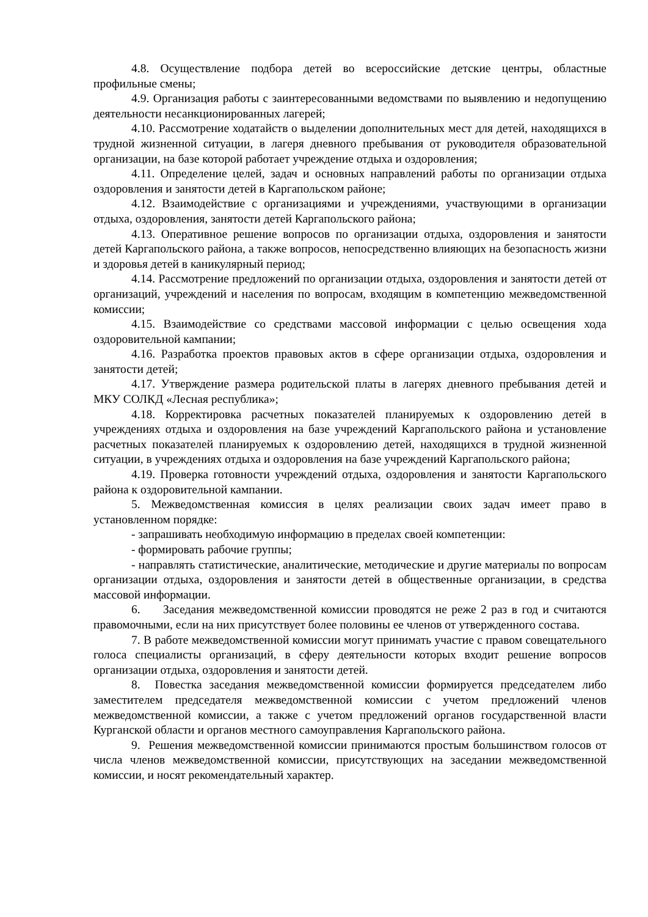4.8. Осуществление подбора детей во всероссийские детские центры, областные профильные смены;
4.9. Организация работы с заинтересованными ведомствами по выявлению и недопущению деятельности несанкционированных лагерей;
4.10. Рассмотрение ходатайств о выделении дополнительных мест для детей, находящихся в трудной жизненной ситуации, в лагеря дневного пребывания от руководителя образовательной организации, на базе которой работает учреждение отдыха и оздоровления;
4.11. Определение целей, задач и основных направлений работы по организации отдыха оздоровления и занятости детей в Каргапольском районе;
4.12. Взаимодействие с организациями и учреждениями, участвующими в организации отдыха, оздоровления, занятости детей Каргапольского района;
4.13. Оперативное решение вопросов по организации отдыха, оздоровления и занятости детей Каргапольского района, а также вопросов, непосредственно влияющих на безопасность жизни и здоровья детей в каникулярный период;
4.14. Рассмотрение предложений по организации отдыха, оздоровления и занятости детей от организаций, учреждений и населения по вопросам, входящим в компетенцию межведомственной комиссии;
4.15. Взаимодействие со средствами массовой информации с целью освещения хода оздоровительной кампании;
4.16. Разработка проектов правовых актов в сфере организации отдыха, оздоровления и занятости детей;
4.17. Утверждение размера родительской платы в лагерях дневного пребывания детей и МКУ СОЛКД «Лесная республика»;
4.18. Корректировка расчетных показателей планируемых к оздоровлению детей в учреждениях отдыха и оздоровления на базе учреждений Каргапольского района и установление расчетных показателей планируемых к оздоровлению детей, находящихся в трудной жизненной ситуации, в учреждениях отдыха и оздоровления на базе учреждений Каргапольского района;
4.19. Проверка готовности учреждений отдыха, оздоровления и занятости Каргапольского района к оздоровительной кампании.
5. Межведомственная комиссия в целях реализации своих задач имеет право в установленном порядке:
- запрашивать необходимую информацию в пределах своей компетенции:
- формировать рабочие группы;
- направлять статистические, аналитические, методические и другие материалы по вопросам организации отдыха, оздоровления и занятости детей в общественные организации, в средства массовой информации.
6. Заседания межведомственной комиссии проводятся не реже 2 раз в год и считаются правомочными, если на них присутствует более половины ее членов от утвержденного состава.
7. В работе межведомственной комиссии могут принимать участие с правом совещательного голоса специалисты организаций, в сферу деятельности которых входит решение вопросов организации отдыха, оздоровления и занятости детей.
8. Повестка заседания межведомственной комиссии формируется председателем либо заместителем председателя межведомственной комиссии с учетом предложений членов межведомственной комиссии, а также с учетом предложений органов государственной власти Курганской области и органов местного самоуправления Каргапольского района.
9. Решения межведомственной комиссии принимаются простым большинством голосов от числа членов межведомственной комиссии, присутствующих на заседании межведомственной комиссии, и носят рекомендательный характер.